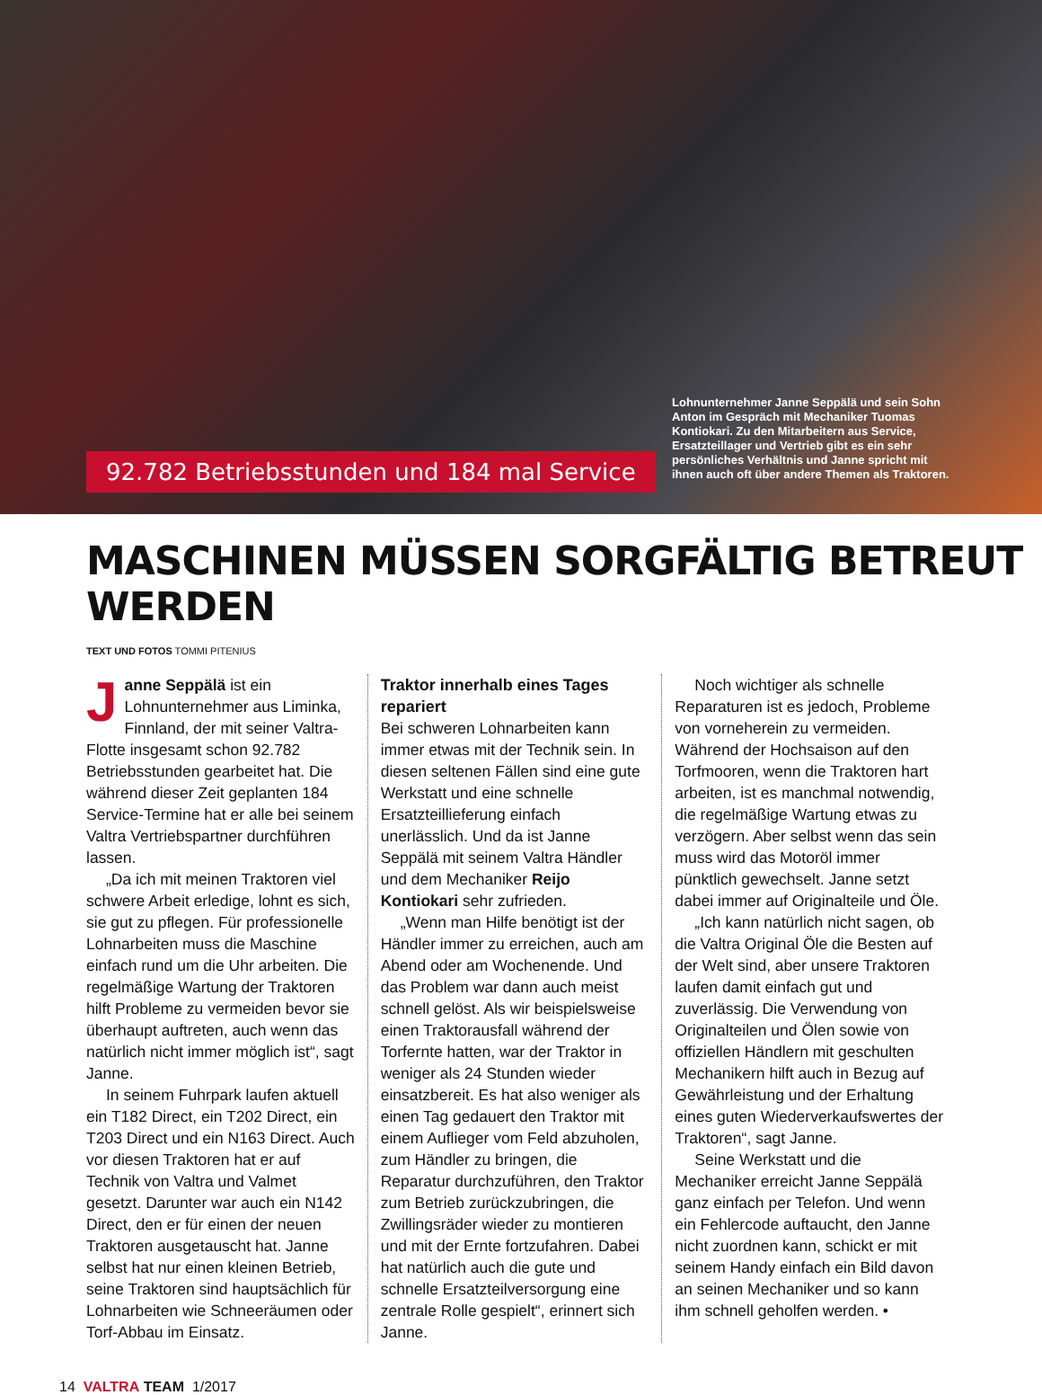92.782 Betriebsstunden und 184 mal Service
Lohnunternehmer Janne Seppälä und sein Sohn Anton im Gespräch mit Mechaniker Tuomas Kontiokari. Zu den Mitarbeitern aus Service, Ersatzteillager und Vertrieb gibt es ein sehr persönliches Verhältnis und Janne spricht mit ihnen auch oft über andere Themen als Traktoren.
MASCHINEN MÜSSEN SORGFÄLTIG BETREUT WERDEN
TEXT UND FOTOS TOMMI PITENIUS
Janne Seppälä ist ein Lohnunternehmer aus Liminka, Finnland, der mit seiner Valtra-Flotte insgesamt schon 92.782 Betriebsstunden gearbeitet hat. Die während dieser Zeit geplanten 184 Service-Termine hat er alle bei seinem Valtra Vertriebspartner durchführen lassen.
„Da ich mit meinen Traktoren viel schwere Arbeit erledige, lohnt es sich, sie gut zu pflegen. Für professionelle Lohnarbeiten muss die Maschine einfach rund um die Uhr arbeiten. Die regelmäßige Wartung der Traktoren hilft Probleme zu vermeiden bevor sie überhaupt auftreten, auch wenn das natürlich nicht immer möglich ist“, sagt Janne.
In seinem Fuhrpark laufen aktuell ein T182 Direct, ein T202 Direct, ein T203 Direct und ein N163 Direct. Auch vor diesen Traktoren hat er auf Technik von Valtra und Valmet gesetzt. Darunter war auch ein N142 Direct, den er für einen der neuen Traktoren ausgetauscht hat. Janne selbst hat nur einen kleinen Betrieb, seine Traktoren sind hauptsächlich für Lohnarbeiten wie Schneeräumen oder Torf-Abbau im Einsatz.
Traktor innerhalb eines Tages repariert
Bei schweren Lohnarbeiten kann immer etwas mit der Technik sein. In diesen seltenen Fällen sind eine gute Werkstatt und eine schnelle Ersatzteillieferung einfach unerlässlich. Und da ist Janne Seppälä mit seinem Valtra Händler und dem Mechaniker Reijo Kontiokari sehr zufrieden.
„Wenn man Hilfe benötigt ist der Händler immer zu erreichen, auch am Abend oder am Wochenende. Und das Problem war dann auch meist schnell gelöst. Als wir beispielsweise einen Traktorausfall während der Torfernte hatten, war der Traktor in weniger als 24 Stunden wieder einsatzbereit. Es hat also weniger als einen Tag gedauert den Traktor mit einem Auflieger vom Feld abzuholen, zum Händler zu bringen, die Reparatur durchzuführen, den Traktor zum Betrieb zurückzubringen, die Zwillingsräder wieder zu montieren und mit der Ernte fortzufahren. Dabei hat natürlich auch die gute und schnelle Ersatzteilversorgung eine zentrale Rolle gespielt“, erinnert sich Janne.
Noch wichtiger als schnelle Reparaturen ist es jedoch, Probleme von vorneherein zu vermeiden. Während der Hochsaison auf den Torfmooren, wenn die Traktoren hart arbeiten, ist es manchmal notwendig, die regelmäßige Wartung etwas zu verzögern. Aber selbst wenn das sein muss wird das Motoröl immer pünktlich gewechselt. Janne setzt dabei immer auf Originalteile und Öle.
„Ich kann natürlich nicht sagen, ob die Valtra Original Öle die Besten auf der Welt sind, aber unsere Traktoren laufen damit einfach gut und zuverlässig. Die Verwendung von Originalteilen und Ölen sowie von offiziellen Händlern mit geschulten Mechanikern hilft auch in Bezug auf Gewährleistung und der Erhaltung eines guten Wiederverkaufswertes der Traktoren“, sagt Janne.
Seine Werkstatt und die Mechaniker erreicht Janne Seppälä ganz einfach per Telefon. Und wenn ein Fehlercode auftaucht, den Janne nicht zuordnen kann, schickt er mit seinem Handy einfach ein Bild davon an seinen Mechaniker und so kann ihm schnell geholfen werden. •
14 VALTRA TEAM 1/2017